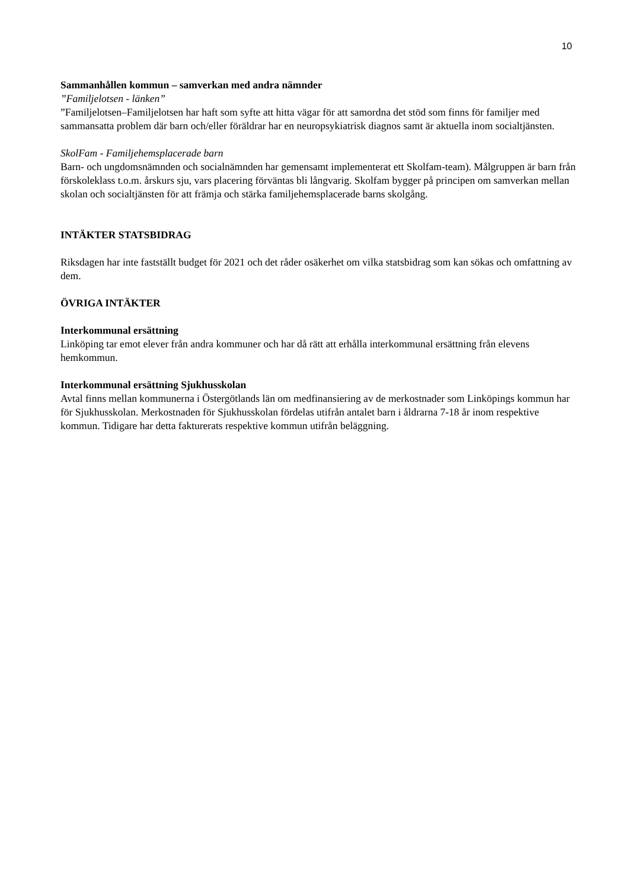10
Sammanhållen kommun – samverkan med andra nämnder
”Familjelotsen - länken”
”Familjelotsen–Familjelotsen har haft som syfte att hitta vägar för att samordna det stöd som finns för familjer med sammansatta problem där barn och/eller föräldrar har en neuropsykiatrisk diagnos samt är aktuella inom socialtjänsten.
SkolFam - Familjehemsplacerade barn
Barn- och ungdomsnämnden och socialnämnden har gemensamt implementerat ett Skolfam-team). Målgruppen är barn från förskoleklass t.o.m. årskurs sju, vars placering förväntas bli långvarig. Skolfam bygger på principen om samverkan mellan skolan och socialtjänsten för att främja och stärka familjehemsplacerade barns skolgång.
INTÄKTER STATSBIDRAG
Riksdagen har inte fastställt budget för 2021 och det råder osäkerhet om vilka statsbidrag som kan sökas och omfattning av dem.
ÖVRIGA INTÄKTER
Interkommunal ersättning
Linköping tar emot elever från andra kommuner och har då rätt att erhålla interkommunal ersättning från elevens hemkommun.
Interkommunal ersättning Sjukhusskolan
Avtal finns mellan kommunerna i Östergötlands län om medfinansiering av de merkostnader som Linköpings kommun har för Sjukhusskolan. Merkostnaden för Sjukhusskolan fördelas utifrån antalet barn i åldrarna 7-18 år inom respektive kommun. Tidigare har detta fakturerats respektive kommun utifrån beläggning.